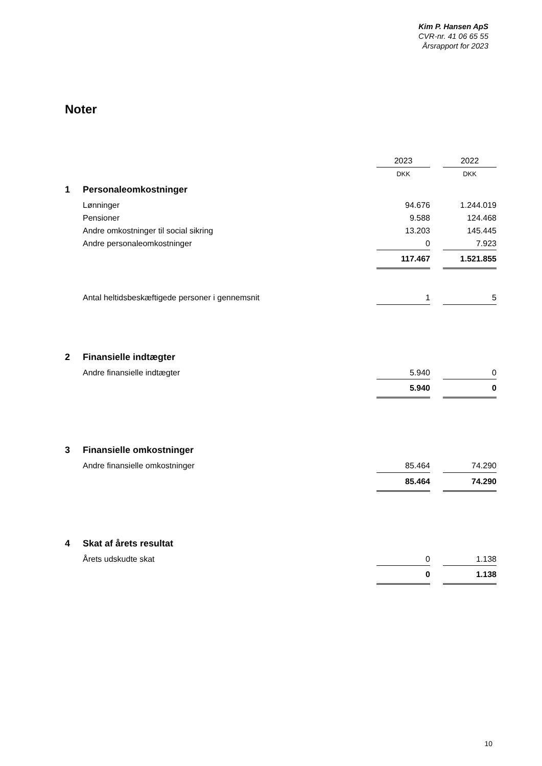Kim P. Hansen ApS
CVR-nr. 41 06 65 55
Årsrapport for 2023
Noter
| | | 2023 | | 2022 |
| | | DKK | | DKK |
| 1 | Personaleomkostninger | | | |
| | Lønninger | 94.676 | | 1.244.019 |
| | Pensioner | 9.588 | | 124.468 |
| | Andre omkostninger til social sikring | 13.203 | | 145.445 |
| | Andre personaleomkostninger | 0 | | 7.923 |
| | | 117.467 | | 1.521.855 |
| | Antal heltidsbeskæftigede personer i gennemsnit | 1 | | 5 |
| 2 | Finansielle indtægter | | | |
| | Andre finansielle indtægter | 5.940 | | 0 |
| | | 5.940 | | 0 |
| 3 | Finansielle omkostninger | | | |
| | Andre finansielle omkostninger | 85.464 | | 74.290 |
| | | 85.464 | | 74.290 |
| 4 | Skat af årets resultat | | | |
| | Årets udskudte skat | 0 | | 1.138 |
| | | 0 | | 1.138 |
10